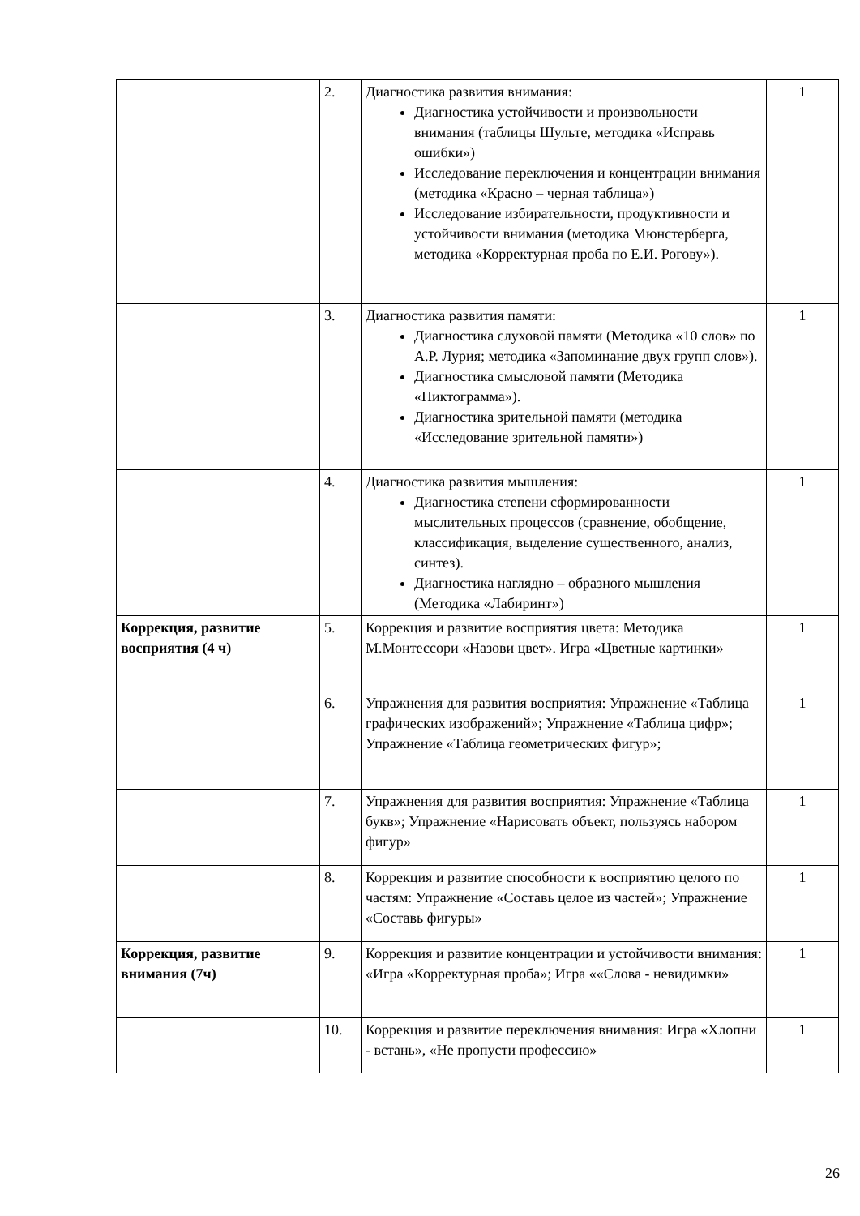| | 2. | Диагностика развития внимания: Диагностика устойчивости и произвольности внимания (таблицы Шульте, методика «Исправь ошибки») Исследование переключения и концентрации внимания (методика «Красно – черная таблица») Исследование избирательности, продуктивности и устойчивости внимания (методика Мюнстерберга, методика «Корректурная проба по Е.И. Рогову»). | 1 |
| | 3. | Диагностика развития памяти: Диагностика слуховой памяти (Методика «10 слов» по А.Р. Лурия; методика «Запоминание двух групп слов»). Диагностика смысловой памяти (Методика «Пиктограмма»). Диагностика зрительной памяти (методика «Исследование зрительной памяти») | 1 |
| | 4. | Диагностика развития мышления: Диагностика степени сформированности мыслительных процессов (сравнение, обобщение, классификация, выделение существенного, анализ, синтез). Диагностика наглядно – образного мышления (Методика «Лабиринт») | 1 |
| Коррекция, развитие восприятия (4 ч) | 5. | Коррекция и развитие восприятия цвета: Методика М.Монтессори «Назови цвет». Игра «Цветные картинки» | 1 |
| | 6. | Упражнения для развития восприятия: Упражнение «Таблица графических изображений»; Упражнение «Таблица цифр»; Упражнение «Таблица геометрических фигур»; | 1 |
| | 7. | Упражнения для развития восприятия: Упражнение «Таблица букв»; Упражнение «Нарисовать объект, пользуясь набором фигур» | 1 |
| | 8. | Коррекция и развитие способности к восприятию целого по частям: Упражнение «Составь целое из частей»; Упражнение «Составь фигуры» | 1 |
| Коррекция, развитие внимания (7ч) | 9. | Коррекция и развитие концентрации и устойчивости внимания: «Игра «Корректурная проба»; Игра ««Слова - невидимки» | 1 |
| | 10. | Коррекция и развитие переключения внимания: Игра «Хлопни - встань», «Не пропусти профессию» | 1 |
26